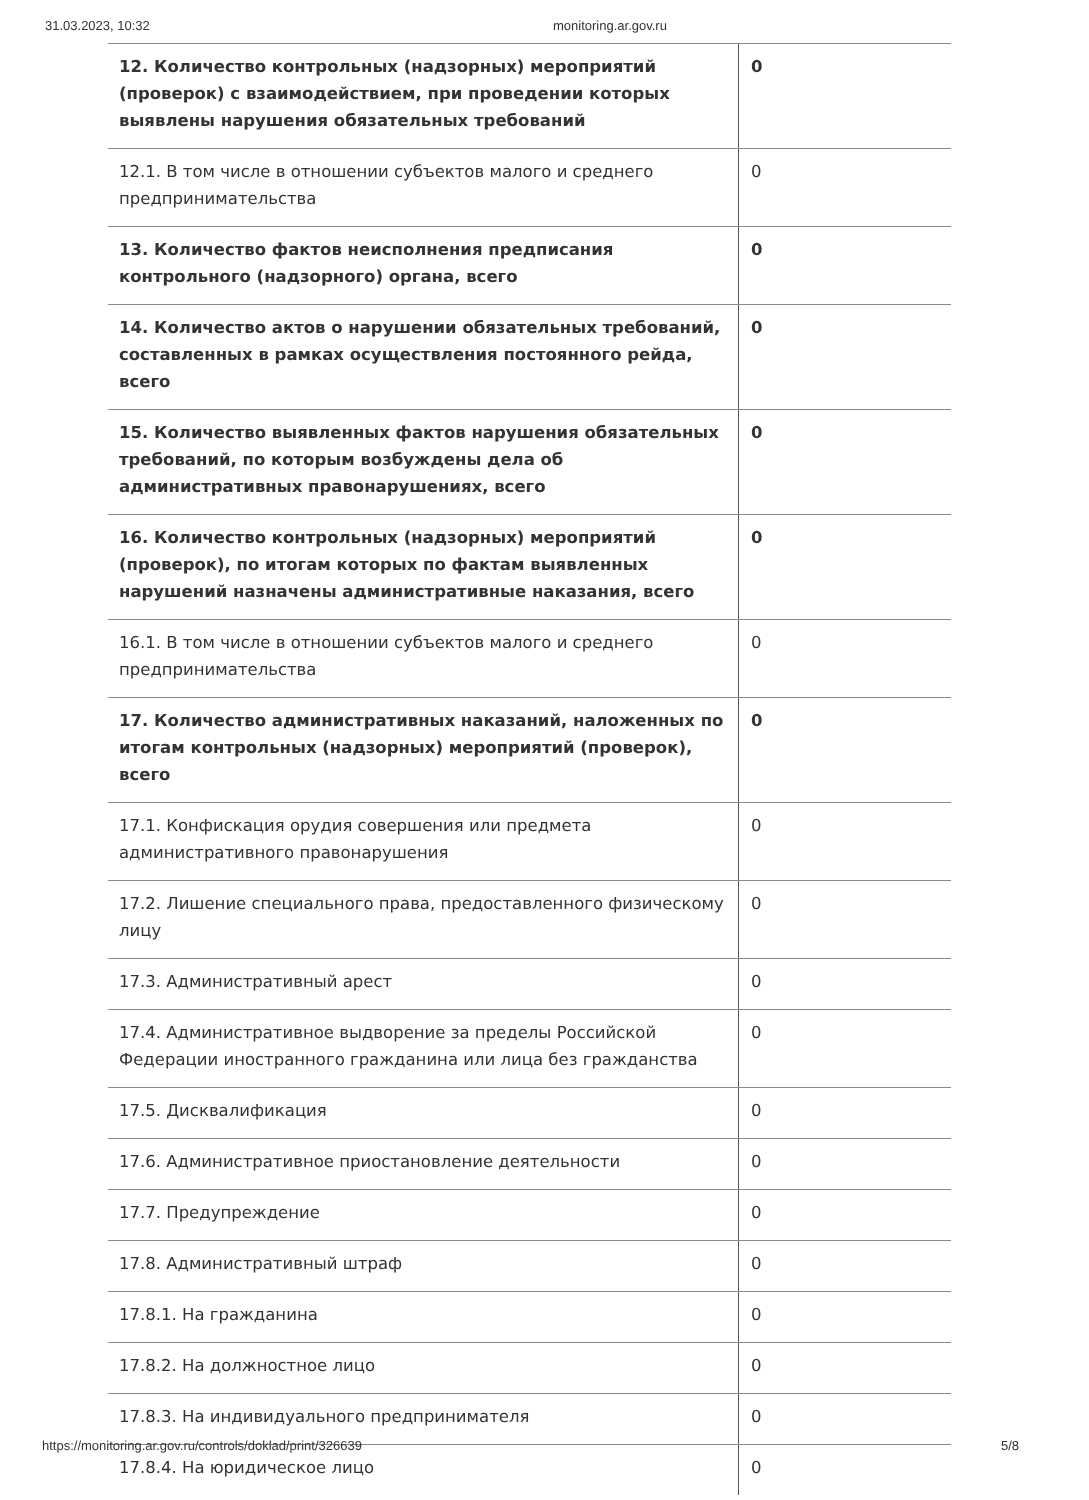31.03.2023, 10:32 monitoring.ar.gov.ru
| 12. Количество контрольных (надзорных) мероприятий (проверок) с взаимодействием, при проведении которых выявлены нарушения обязательных требований | 0 |
| 12.1. В том числе в отношении субъектов малого и среднего предпринимательства | 0 |
| 13. Количество фактов неисполнения предписания контрольного (надзорного) органа, всего | 0 |
| 14. Количество актов о нарушении обязательных требований, составленных в рамках осуществления постоянного рейда, всего | 0 |
| 15. Количество выявленных фактов нарушения обязательных требований, по которым возбуждены дела об административных правонарушениях, всего | 0 |
| 16. Количество контрольных (надзорных) мероприятий (проверок), по итогам которых по фактам выявленных нарушений назначены административные наказания, всего | 0 |
| 16.1. В том числе в отношении субъектов малого и среднего предпринимательства | 0 |
| 17. Количество административных наказаний, наложенных по итогам контрольных (надзорных) мероприятий (проверок), всего | 0 |
| 17.1. Конфискация орудия совершения или предмета административного правонарушения | 0 |
| 17.2. Лишение специального права, предоставленного физическому лицу | 0 |
| 17.3. Административный арест | 0 |
| 17.4. Административное выдворение за пределы Российской Федерации иностранного гражданина или лица без гражданства | 0 |
| 17.5. Дисквалификация | 0 |
| 17.6. Административное приостановление деятельности | 0 |
| 17.7. Предупреждение | 0 |
| 17.8. Административный штраф | 0 |
| 17.8.1. На гражданина | 0 |
| 17.8.2. На должностное лицо | 0 |
| 17.8.3. На индивидуального предпринимателя | 0 |
| 17.8.4. На юридическое лицо | 0 |
https://monitoring.ar.gov.ru/controls/doklad/print/326639 5/8